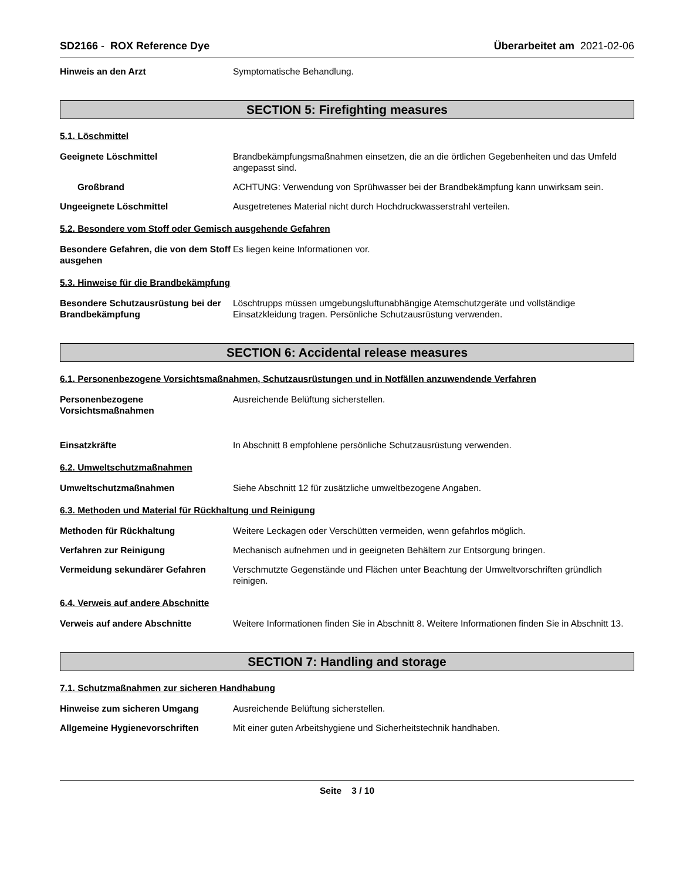SD2166 - ROX Reference Dye Überarbeitet am 2021-02-06
Hinweis an den Arzt Symptomatische Behandlung.
SECTION 5: Firefighting measures
5.1. Löschmittel
Geeignete Löschmittel Brandbekämpfungsmaßnahmen einsetzen, die an die örtlichen Gegebenheiten und das Umfeld angepasst sind.
Großbrand ACHTUNG: Verwendung von Sprühwasser bei der Brandbekämpfung kann unwirksam sein.
Ungeeignete Löschmittel Ausgetretenes Material nicht durch Hochdruckwasserstrahl verteilen.
5.2. Besondere vom Stoff oder Gemisch ausgehende Gefahren
Besondere Gefahren, die von dem Stoff ausgehen
Es liegen keine Informationen vor.
5.3. Hinweise für die Brandbekämpfung
Besondere Schutzausrüstung bei der Brandbekämpfung
Löschtrupps müssen umgebungsluftunabhängige Atemschutzgeräte und vollständige Einsatzkleidung tragen. Persönliche Schutzausrüstung verwenden.
SECTION 6: Accidental release measures
6.1. Personenbezogene Vorsichtsmaßnahmen, Schutzausrüstungen und in Notfällen anzuwendende Verfahren
Personenbezogene Vorsichtsmaßnahmen
Ausreichende Belüftung sicherstellen.
Einsatzkräfte In Abschnitt 8 empfohlene persönliche Schutzausrüstung verwenden.
6.2. Umweltschutzmaßnahmen
Umweltschutzmaßnahmen Siehe Abschnitt 12 für zusätzliche umweltbezogene Angaben.
6.3. Methoden und Material für Rückhaltung und Reinigung
Methoden für Rückhaltung Weitere Leckagen oder Verschütten vermeiden, wenn gefahrlos möglich.
Verfahren zur Reinigung Mechanisch aufnehmen und in geeigneten Behältern zur Entsorgung bringen.
Vermeidung sekundärer Gefahren Verschmutzte Gegenstände und Flächen unter Beachtung der Umweltvorschriften gründlich reinigen.
6.4. Verweis auf andere Abschnitte
Verweis auf andere Abschnitte Weitere Informationen finden Sie in Abschnitt 8. Weitere Informationen finden Sie in Abschnitt 13.
SECTION 7: Handling and storage
7.1. Schutzmaßnahmen zur sicheren Handhabung
Hinweise zum sicheren Umgang Ausreichende Belüftung sicherstellen.
Allgemeine Hygienevorschriften Mit einer guten Arbeitshygiene und Sicherheitstechnik handhaben.
Seite 3 / 10